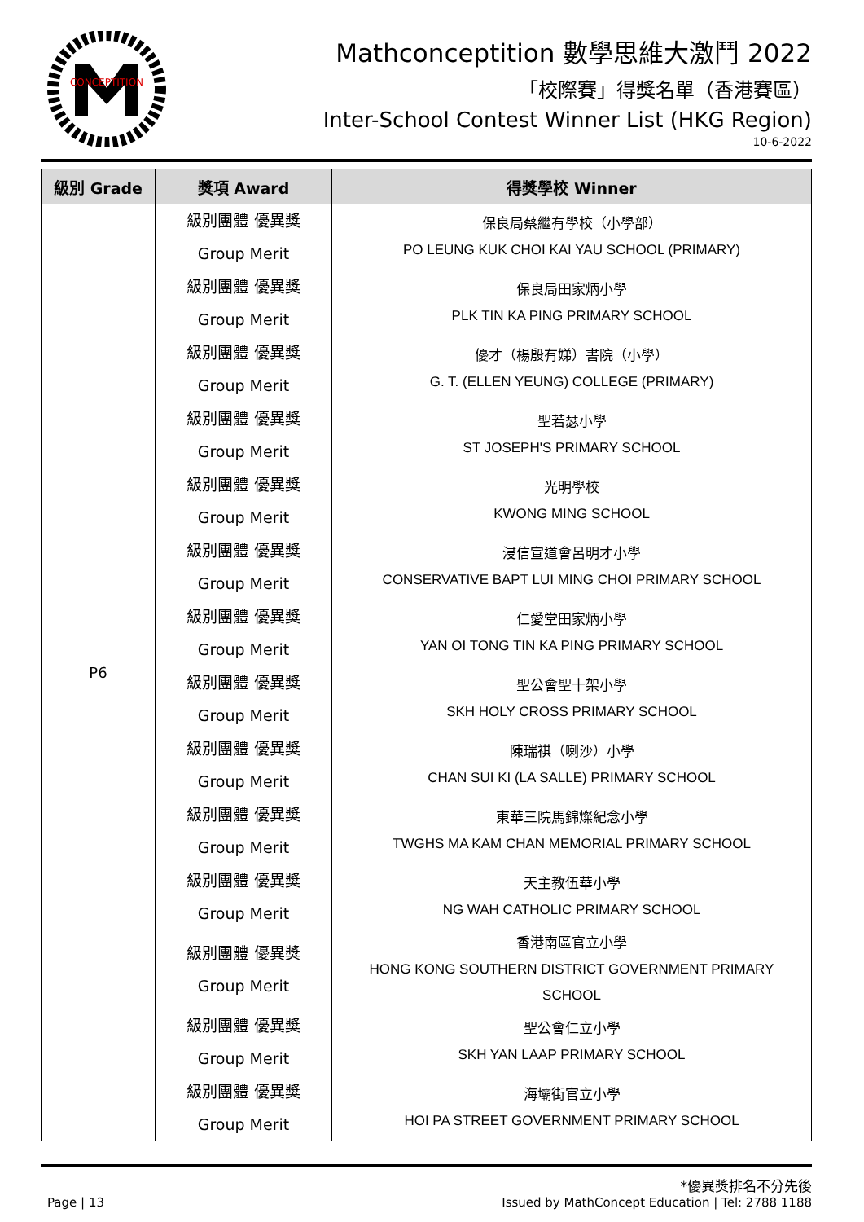CONCEPTITION
Mathconceptition 數學思維大激鬥 2022
「校際賽」得獎名單（香港賽區）
Inter-School Contest Winner List (HKG Region)
10-6-2022
| 級別 Grade | 獎項 Award | 得獎學校 Winner |
| --- | --- | --- |
| P6 | 級別團體 優異獎 Group Merit | 保良局蔡繼有學校（小學部） PO LEUNG KUK CHOI KAI YAU SCHOOL (PRIMARY) |
| | 級別團體 優異獎 Group Merit | 保良局田家炳小學 PLK TIN KA PING PRIMARY SCHOOL |
| | 級別團體 優異獎 Group Merit | 優才（楊殷有娣）書院（小學） G. T. (ELLEN YEUNG) COLLEGE (PRIMARY) |
| | 級別團體 優異獎 Group Merit | 聖若瑟小學 ST JOSEPH'S PRIMARY SCHOOL |
| | 級別團體 優異獎 Group Merit | 光明學校 KWONG MING SCHOOL |
| | 級別團體 優異獎 Group Merit | 浸信宣道會呂明才小學 CONSERVATIVE BAPT LUI MING CHOI PRIMARY SCHOOL |
| | 級別團體 優異獎 Group Merit | 仁愛堂田家炳小學 YAN OI TONG TIN KA PING PRIMARY SCHOOL |
| | 級別團體 優異獎 Group Merit | 聖公會聖十架小學 SKH HOLY CROSS PRIMARY SCHOOL |
| | 級別團體 優異獎 Group Merit | 陳瑞祺（喇沙）小學 CHAN SUI KI (LA SALLE) PRIMARY SCHOOL |
| | 級別團體 優異獎 Group Merit | 東華三院馬錦燦紀念小學 TWGHS MA KAM CHAN MEMORIAL PRIMARY SCHOOL |
| | 級別團體 優異獎 Group Merit | 天主教伍華小學 NG WAH CATHOLIC PRIMARY SCHOOL |
| | 級別團體 優異獎 Group Merit | 香港南區官立小學 HONG KONG SOUTHERN DISTRICT GOVERNMENT PRIMARY SCHOOL |
| | 級別團體 優異獎 Group Merit | 聖公會仁立小學 SKH YAN LAAP PRIMARY SCHOOL |
| | 級別團體 優異獎 Group Merit | 海壩街官立小學 HOI PA STREET GOVERNMENT PRIMARY SCHOOL |
*優異獎排名不分先後
Page | 13 Issued by MathConcept Education | Tel: 2788 1188